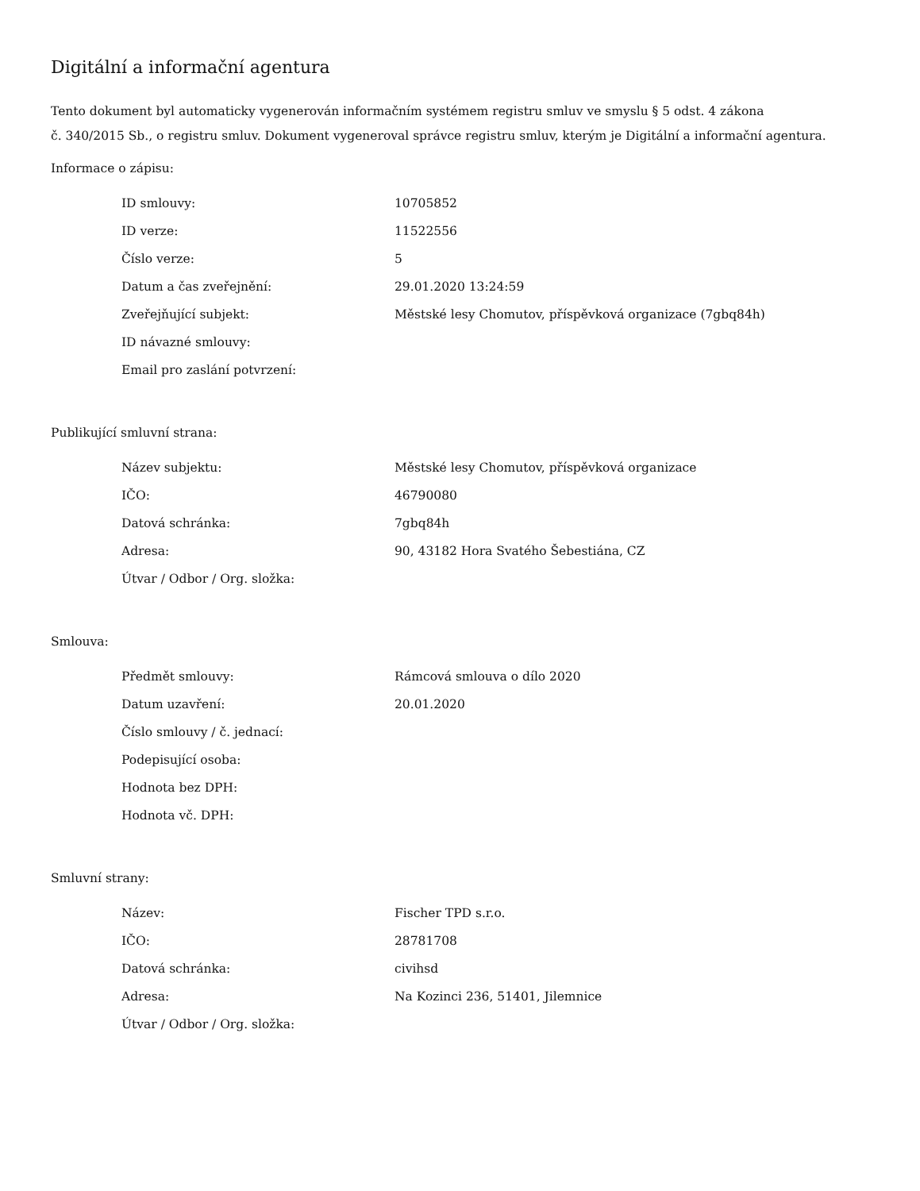Digitální a informační agentura
Tento dokument byl automaticky vygenerován informačním systémem registru smluv ve smyslu § 5 odst. 4 zákona
č. 340/2015 Sb., o registru smluv. Dokument vygeneroval správce registru smluv, kterým je Digitální a informační agentura.
Informace o zápisu:
| ID smlouvy: | 10705852 |
| ID verze: | 11522556 |
| Číslo verze: | 5 |
| Datum a čas zveřejnění: | 29.01.2020 13:24:59 |
| Zveřejňující subjekt: | Městské lesy Chomutov, příspěvková organizace (7gbq84h) |
| ID návazné smlouvy: | |
| Email pro zaslání potvrzení: | |
Publikující smluvní strana:
| Název subjektu: | Městské lesy Chomutov, příspěvková organizace |
| IČO: | 46790080 |
| Datová schránka: | 7gbq84h |
| Adresa: | 90, 43182 Hora Svatého Šebestiána, CZ |
| Útvar / Odbor / Org. složka: | |
Smlouva:
| Předmět smlouvy: | Rámcová smlouva o dílo 2020 |
| Datum uzavření: | 20.01.2020 |
| Číslo smlouvy / č. jednací: | |
| Podepisující osoba: | |
| Hodnota bez DPH: | |
| Hodnota vč. DPH: | |
Smluvní strany:
| Název: | Fischer TPD s.r.o. |
| IČO: | 28781708 |
| Datová schránka: | civihsd |
| Adresa: | Na Kozinci 236, 51401, Jilemnice |
| Útvar / Odbor / Org. složka: | |